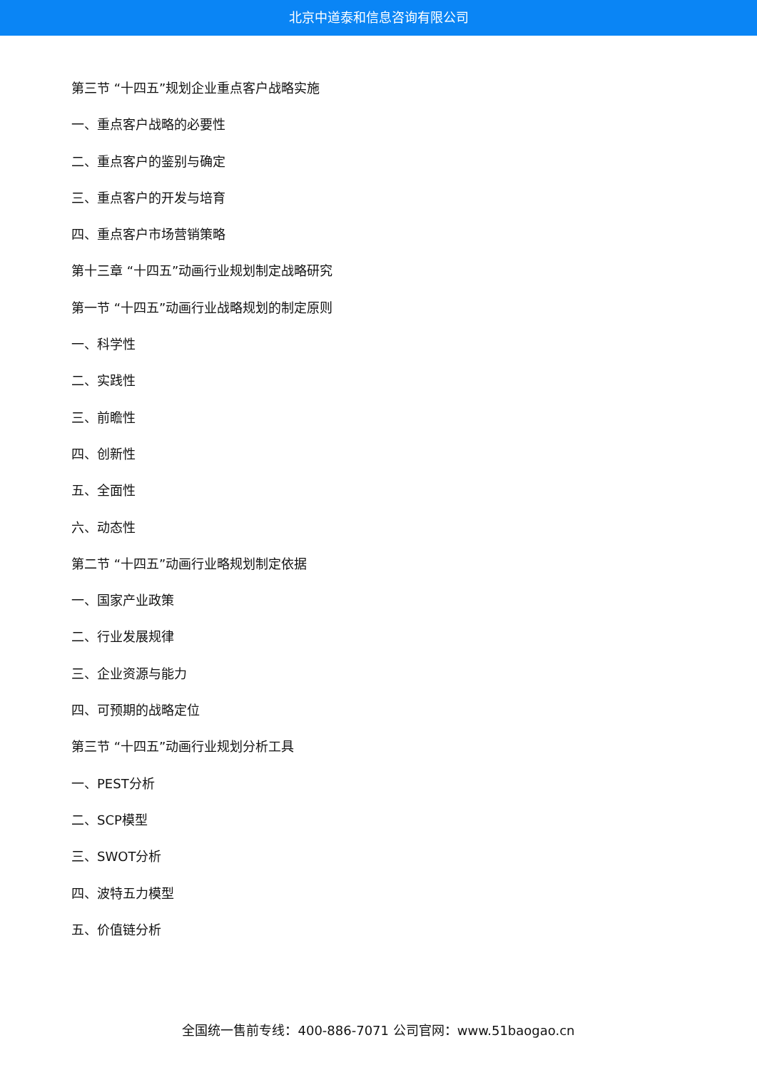北京中道泰和信息咨询有限公司
第三节 “十四五”规划企业重点客户战略实施
一、重点客户战略的必要性
二、重点客户的鉴别与确定
三、重点客户的开发与培育
四、重点客户市场营销策略
第十三章 “十四五”动画行业规划制定战略研究
第一节 “十四五”动画行业战略规划的制定原则
一、科学性
二、实践性
三、前瞻性
四、创新性
五、全面性
六、动态性
第二节 “十四五”动画行业略规划制定依据
一、国家产业政策
二、行业发展规律
三、企业资源与能力
四、可预期的战略定位
第三节 “十四五”动画行业规划分析工具
一、PEST分析
二、SCP模型
三、SWOT分析
四、波特五力模型
五、价值链分析
全国统一售前专线：400-886-7071 公司官网：www.51baogao.cn